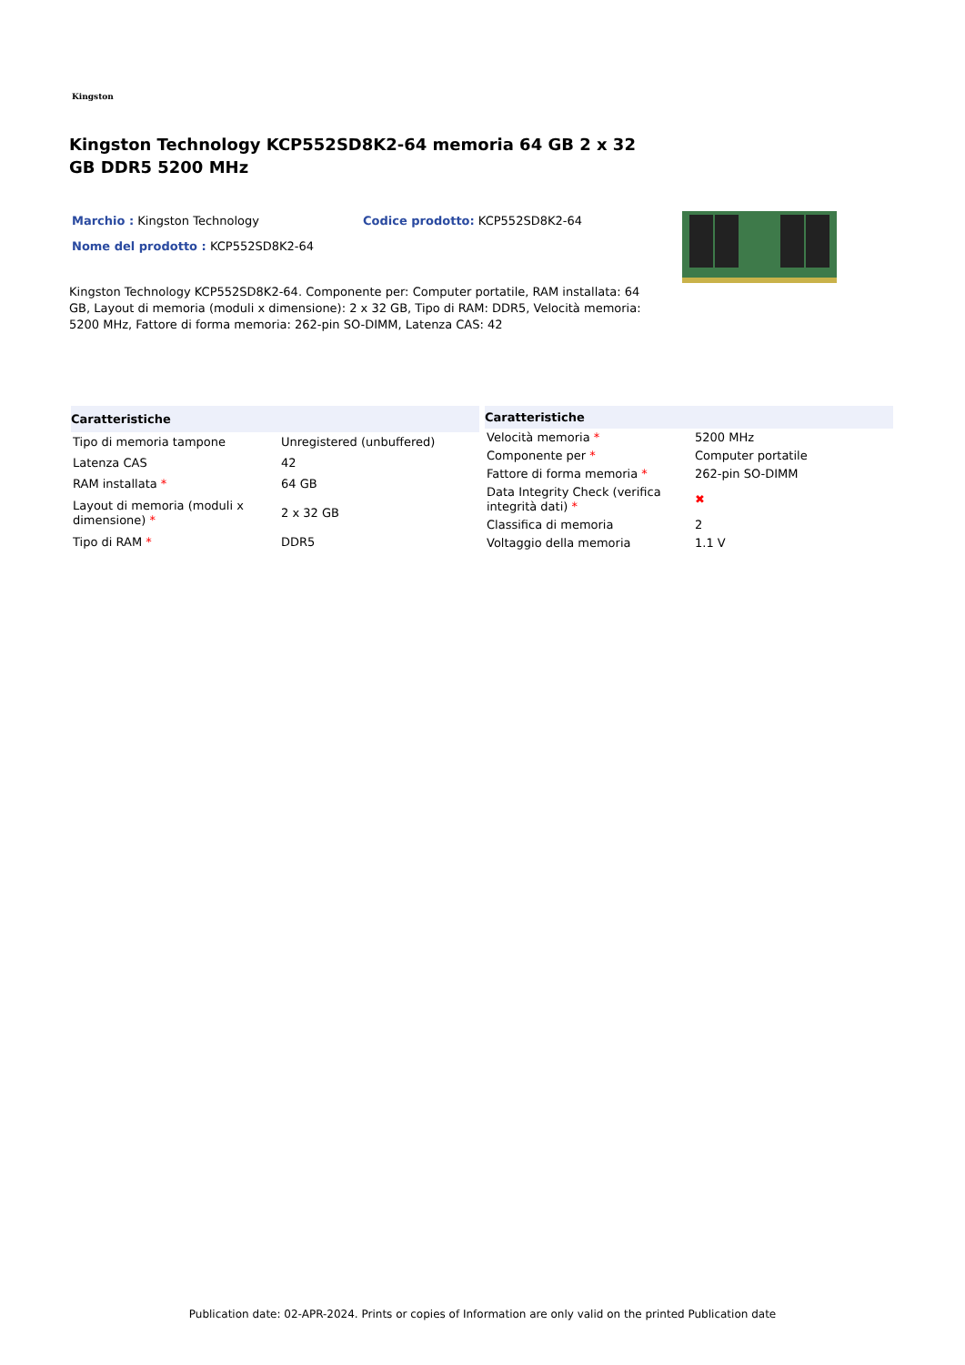Kingston
Kingston Technology KCP552SD8K2-64 memoria 64 GB 2 x 32 GB DDR5 5200 MHz
Marchio : Kingston Technology Codice prodotto: KCP552SD8K2-64
Nome del prodotto : KCP552SD8K2-64
Kingston Technology KCP552SD8K2-64. Componente per: Computer portatile, RAM installata: 64 GB, Layout di memoria (moduli x dimensione): 2 x 32 GB, Tipo di RAM: DDR5, Velocità memoria: 5200 MHz, Fattore di forma memoria: 262-pin SO-DIMM, Latenza CAS: 42
| Caratteristiche | |
| --- | --- |
| Tipo di memoria tampone | Unregistered (unbuffered) |
| Latenza CAS | 42 |
| RAM installata * | 64 GB |
| Layout di memoria (moduli x dimensione) * | 2 x 32 GB |
| Tipo di RAM * | DDR5 |
| Caratteristiche | |
| --- | --- |
| Velocità memoria * | 5200 MHz |
| Componente per * | Computer portatile |
| Fattore di forma memoria * | 262-pin SO-DIMM |
| Data Integrity Check (verifica integrità dati) * | ✖ |
| Classifica di memoria | 2 |
| Voltaggio della memoria | 1.1 V |
Publication date: 02-APR-2024. Prints or copies of Information are only valid on the printed Publication date